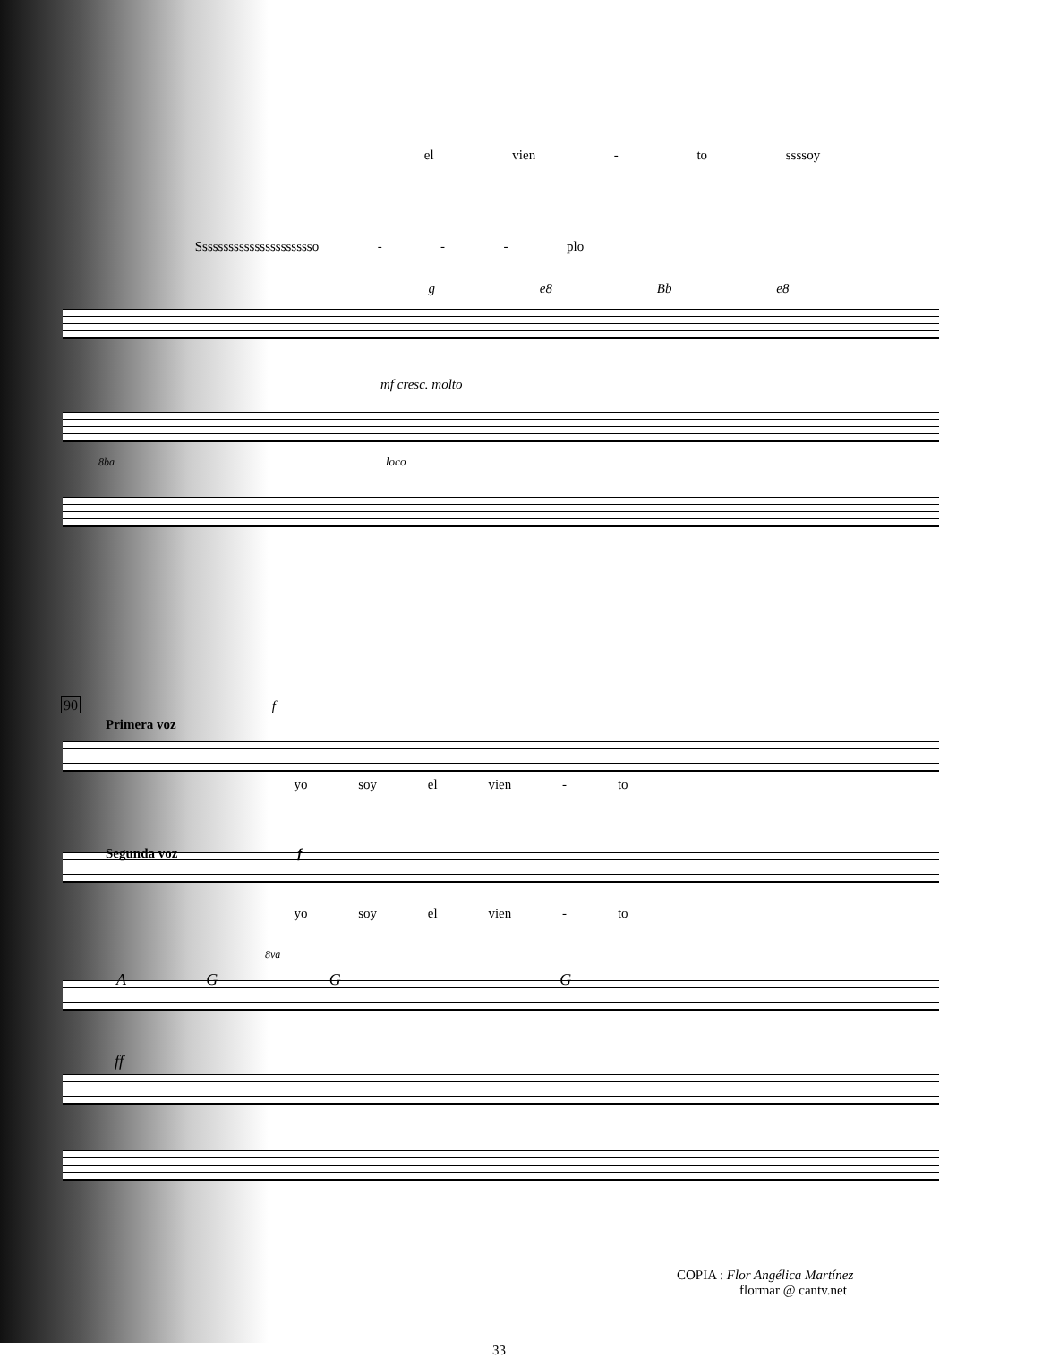el vien - to ssssoy
Sssssssssssssssssssssso - - - plo
g e8 Bb e8
mf cresc. molto
8ba loco
90 f
Primera voz
yo soy el vien - to
Segunda voz f
yo soy el vien - to
8va
A G G G
ff
COPIA : Flor Angélica Martínez
flormar @ cantv.net
33